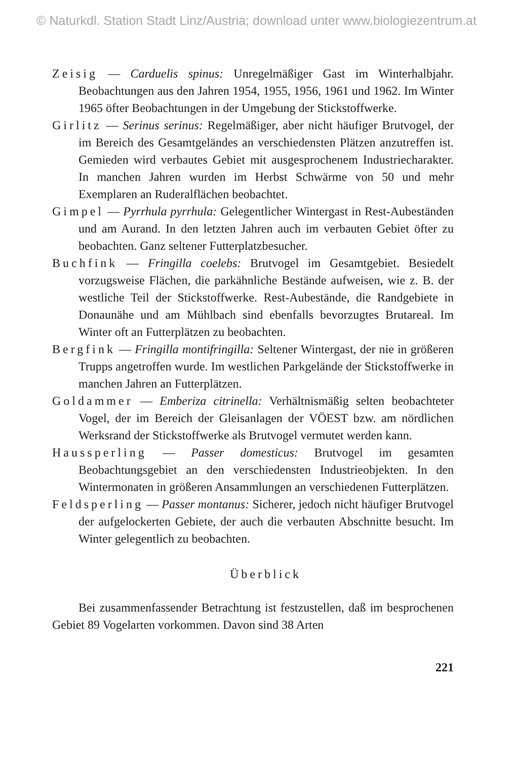© Naturkdl. Station Stadt Linz/Austria; download unter www.biologiezentrum.at
Zeisig — Carduelis spinus: Unregelmäßiger Gast im Winterhalbjahr. Beobachtungen aus den Jahren 1954, 1955, 1956, 1961 und 1962. Im Winter 1965 öfter Beobachtungen in der Umgebung der Stickstoffwerke.
Girlitz — Serinus serinus: Regelmäßiger, aber nicht häufiger Brutvogel, der im Bereich des Gesamtgeländes an verschiedensten Plätzen anzutreffen ist. Gemieden wird verbautes Gebiet mit ausgesprochenem Industriecharakter. In manchen Jahren wurden im Herbst Schwärme von 50 und mehr Exemplaren an Ruderalflächen beobachtet.
Gimpel — Pyrrhula pyrrhula: Gelegentlicher Wintergast in Rest-Aubeständen und am Aurand. In den letzten Jahren auch im verbauten Gebiet öfter zu beobachten. Ganz seltener Futterplatzbesucher.
Buchfink — Fringilla coelebs: Brutvogel im Gesamtgebiet. Besiedelt vorzugsweise Flächen, die parkähnliche Bestände aufweisen, wie z. B. der westliche Teil der Stickstoffwerke. Rest-Aubestände, die Randgebiete in Donaunähe und am Mühlbach sind ebenfalls bevorzugtes Brutareal. Im Winter oft an Futterplätzen zu beobachten.
Bergfink — Fringilla montifringilla: Seltener Wintergast, der nie in größeren Trupps angetroffen wurde. Im westlichen Parkgelände der Stickstoffwerke in manchen Jahren an Futterplätzen.
Goldammer — Emberiza citrinella: Verhältnismäßig selten beobachteter Vogel, der im Bereich der Gleisanlagen der VÖEST bzw. am nördlichen Werksrand der Stickstoffwerke als Brutvogel vermutet werden kann.
Haussperling — Passer domesticus: Brutvogel im gesamten Beobachtungsgebiet an den verschiedensten Industrieobjekten. In den Wintermonaten in größeren Ansammlungen an verschiedenen Futterplätzen.
Feldsperling — Passer montanus: Sicherer, jedoch nicht häufiger Brutvogel der aufgelockerten Gebiete, der auch die verbauten Abschnitte besucht. Im Winter gelegentlich zu beobachten.
Überblick
Bei zusammenfassender Betrachtung ist festzustellen, daß im besprochenen Gebiet 89 Vogelarten vorkommen. Davon sind 38 Arten
221